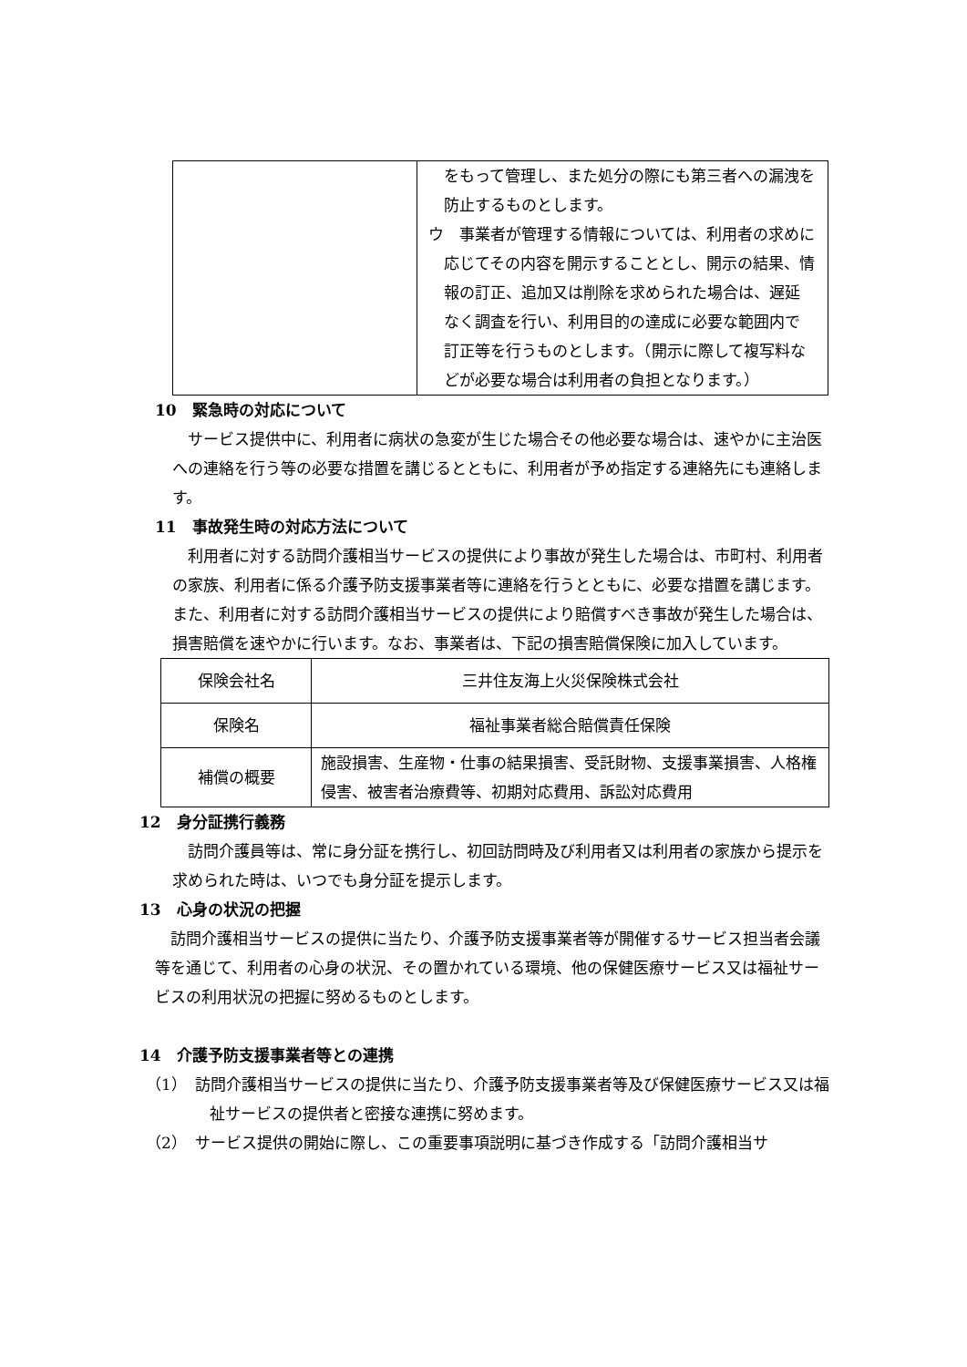| | をもって管理し、また処分の際にも第三者への漏洩を防止するものとします。 ウ 事業者が管理する情報については、利用者の求めに応じてその内容を開示することとし、開示の結果、情報の訂正、追加又は削除を求められた場合は、遅延なく調査を行い、利用目的の達成に必要な範囲内で訂正等を行うものとします。（開示に際して複写料などが必要な場合は利用者の負担となります。） |
10　緊急時の対応について
サービス提供中に、利用者に病状の急変が生じた場合その他必要な場合は、速やかに主治医への連絡を行う等の必要な措置を講じるとともに、利用者が予め指定する連絡先にも連絡します。
11　事故発生時の対応方法について
利用者に対する訪問介護相当サービスの提供により事故が発生した場合は、市町村、利用者の家族、利用者に係る介護予防支援事業者等に連絡を行うとともに、必要な措置を講じます。また、利用者に対する訪問介護相当サービスの提供により賠償すべき事故が発生した場合は、損害賠償を速やかに行います。なお、事業者は、下記の損害賠償保険に加入しています。
| 保険会社名 | 三井住友海上火災保険株式会社 |
| 保険名 | 福祉事業者総合賠償責任保険 |
| 補償の概要 | 施設損害、生産物・仕事の結果損害、受託財物、支援事業損害、人格権侵害、被害者治療費等、初期対応費用、訴訟対応費用 |
12　身分証携行義務
訪問介護員等は、常に身分証を携行し、初回訪問時及び利用者又は利用者の家族から提示を求められた時は、いつでも身分証を提示します。
13　心身の状況の把握
訪問介護相当サービスの提供に当たり、介護予防支援事業者等が開催するサービス担当者会議等を通じて、利用者の心身の状況、その置かれている環境、他の保健医療サービス又は福祉サービスの利用状況の把握に努めるものとします。
14　介護予防支援事業者等との連携
（1）　訪問介護相当サービスの提供に当たり、介護予防支援事業者等及び保健医療サービス又は福祉サービスの提供者と密接な連携に努めます。
（2）　サービス提供の開始に際し、この重要事項説明に基づき作成する「訪問介護相当サ